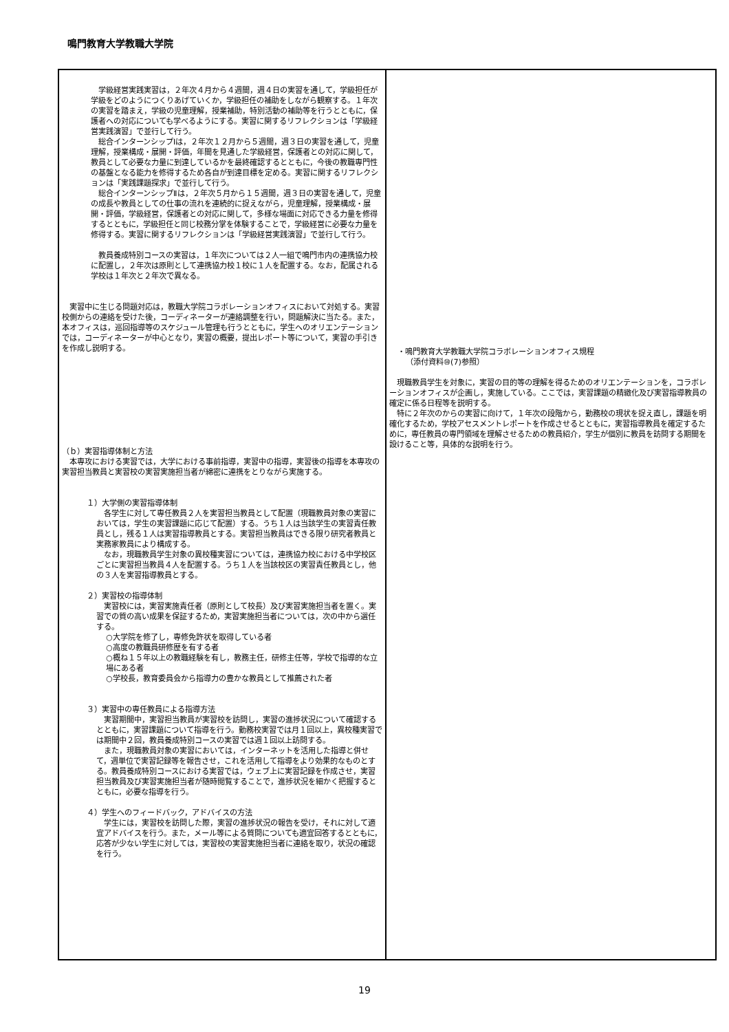鳴門教育大学教職大学院
| 学級経営実践実習は，２年次４月から４週間，週４日の実習を通して，学級担任が学級をどのようにつくりあげていくか，学級担任の補助をしながら観察する。１年次の実習を踏まえ，学級の児童理解，授業補助，特別活動の補助等を行うとともに，保護者への対応についても学べるようにする。実習に関するリフレクションは「学級経営実践演習」で並行して行う。 総合インターンシップⅠは，２年次１２月から５週間，週３日の実習を通して，児童理解，授業構成・展開・評価，年間を見通した学級経営，保護者との対応に関して，教員として必要な力量に到達しているかを最終確認するとともに，今後の教職専門性の基盤となる能力を修得するため各自が到達目標を定める。実習に関するリフレクションは「実践課題探求」で並行して行う。 総合インターンシップⅡは，２年次５月から１５週間，週３日の実習を通して，児童の成長や教員としての仕事の流れを連続的に捉えながら，児童理解，授業構成・展開・評価，学級経営，保護者との対応に関して，多様な場面に対応できる力量を修得するとともに，学級担任と同じ校務分掌を体験することで，学級経営に必要な力量を修得する。実習に関するリフレクションは「学級経営実践演習」で並行して行う。 教員養成特別コースの実習は，１年次については２人一組で鳴門市内の連携協力校に配置し，２年次は原則として連携協力校１校に１人を配置する。なお，配属される学校は１年次と２年次で異なる。 実習中に生じる問題対応は，教職大学院コラボレーションオフィスにおいて対処する。実習校側からの連絡を受けた後，コーディネーターが連絡調整を行い，問題解決に当たる。また，本オフィスは，巡回指導等のスケジュール管理も行うとともに，学生へのオリエンテーションでは，コーディネーターが中心となり，実習の概要，提出レポート等について，実習の手引きを作成し説明する。 （ｂ）実習指導体制と方法 本専攻における実習では，大学における事前指導，実習中の指導，実習後の指導を本専攻の実習担当教員と実習校の実習実施担当者が綿密に連携をとりながら実施する。 １）大学側の実習指導体制 各学生に対して専任教員２人を実習担当教員として配置（現職教員対象の実習においては，学生の実習課題に応じて配置）する。うち１人は当該学生の実習責任教員とし，残る１人は実習指導教員とする。実習担当教員はできる限り研究者教員と実務家教員により構成する。 なお，現職教員学生対象の異校種実習については，連携協力校における中学校区ごとに実習担当教員４人を配置する。うち１人を当該校区の実習責任教員とし，他の３人を実習指導教員とする。 ２）実習校の指導体制 実習校には，実習実施責任者（原則として校長）及び実習実施担当者を置く。実習での質の高い成果を保証するため，実習実施担当者については，次の中から選任する。 ○大学院を修了し，専修免許状を取得している者 ○高度の教職員研修歴を有する者 ○概ね１５年以上の教職経験を有し，教務主任，研修主任等，学校で指導的な立場にある者 ○学校長，教育委員会から指導力の豊かな教員として推薦された者 ３）実習中の専任教員による指導方法 実習期間中，実習担当教員が実習校を訪問し，実習の進捗状況について確認するとともに，実習課題について指導を行う。勤務校実習では月１回以上，異校種実習では期間中２回，教員養成特別コースの実習では週１回以上訪問する。 また，現職教員対象の実習においては，インターネットを活用した指導と併せて，週単位で実習記録等を報告させ，これを活用して指導をより効果的なものとする。教員養成特別コースにおける実習では，ウェブ上に実習記録を作成させ，実習担当教員及び実習実施担当者が随時閲覧することで，進捗状況を細かく把握するとともに，必要な指導を行う。 ４）学生へのフィードバック，アドバイスの方法 学生には，実習校を訪問した際，実習の進捗状況の報告を受け，それに対して適宜アドバイスを行う。また，メール等による質問についても適宜回答するとともに，応答が少ない学生に対しては，実習校の実習実施担当者に連絡を取り，状況の確認を行う。 | ・鳴門教育大学教職大学院コラボレーションオフィス規程 （添付資料⑩(7)参照） 現職教員学生を対象に，実習の目的等の理解を得るためのオリエンテーションを，コラボレーションオフィスが企画し，実施している。ここでは，実習課題の精緻化及び実習指導教員の確定に係る日程等を説明する。 特に２年次のからの実習に向けて，１年次の段階から，勤務校の現状を捉え直し，課題を明確化するため，学校アセスメントレポートを作成させるとともに，実習指導教員を確定するために，専任教員の専門領域を理解させるための教員紹介，学生が個別に教員を訪問する期間を設けること等，具体的な説明を行う。 |
19